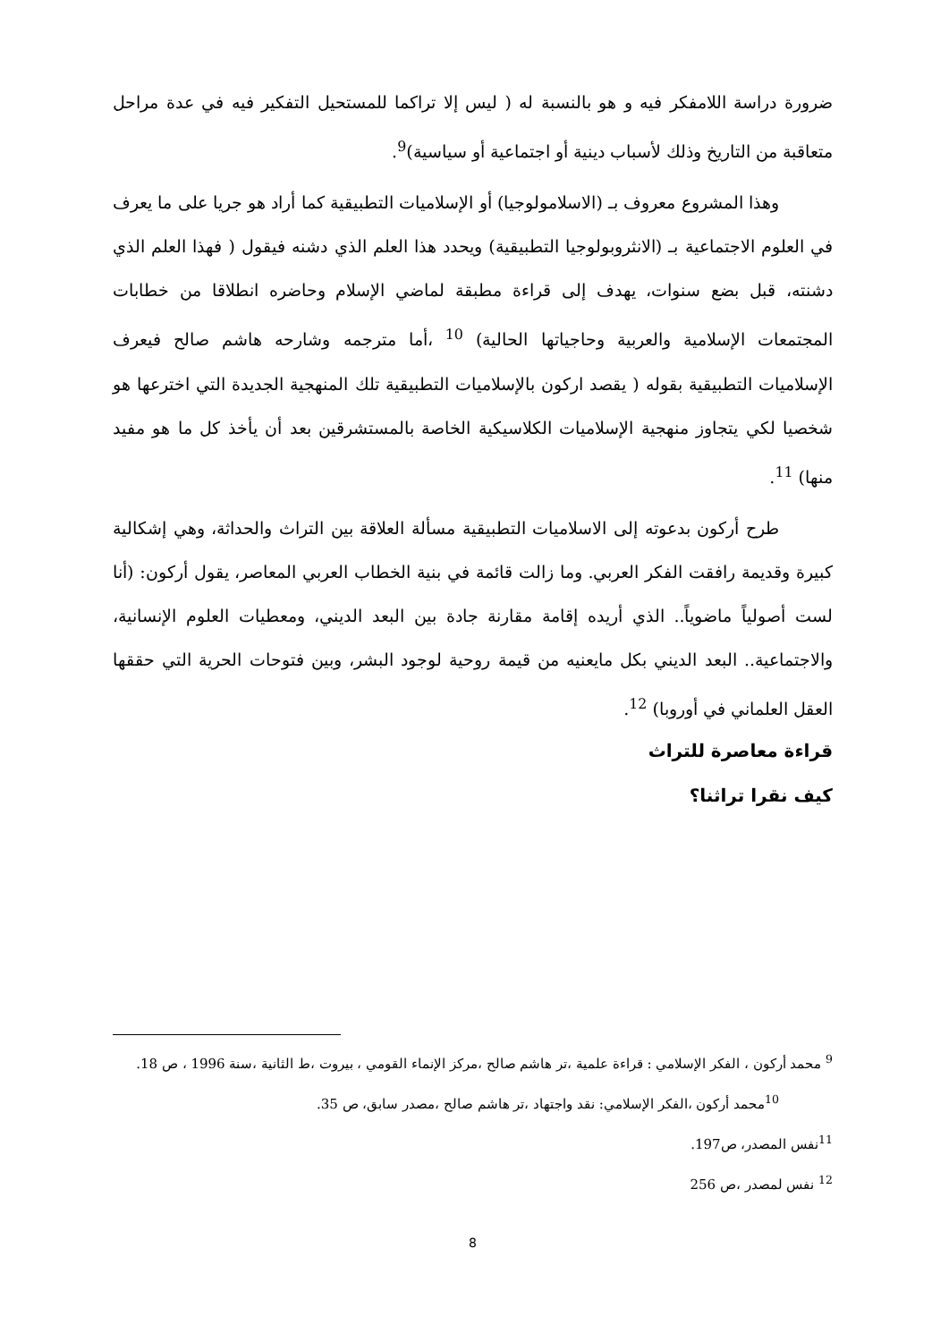ضرورة دراسة اللامفكر فيه و هو بالنسبة له ( ليس إلا تراكما للمستحيل التفكير فيه في عدة مراحل متعاقبة من التاريخ وذلك لأسباب دينية أو اجتماعية أو سياسية)<sup>9</sup>.
وهذا المشروع معروف بـ (الاسلامولوجيا) أو الإسلاميات التطبيقية كما أراد هو جريا على ما يعرف في العلوم الاجتماعية بـ (الانثروبولوجيا التطبيقية) ويحدد هذا العلم الذي دشنه فيقول ( فهذا العلم الذي دشنته، قبل بضع سنوات، يهدف إلى قراءة مطبقة لماضي الإسلام وحاضره انطلاقا من خطابات المجتمعات الإسلامية والعربية وحاجياتها الحالية) <sup>10</sup> ،أما مترجمه وشارحه هاشم صالح فيعرف الإسلاميات التطبيقية بقوله ( يقصد اركون بالإسلاميات التطبيقية تلك المنهجية الجديدة التي اخترعها هو شخصيا لكي يتجاوز منهجية الإسلاميات الكلاسيكية الخاصة بالمستشرقين بعد أن يأخذ كل ما هو مفيد منها) <sup>11</sup>.
طرح أركون بدعوته إلى الاسلاميات التطبيقية مسألة العلاقة بين التراث والحداثة، وهي إشكالية كبيرة وقديمة رافقت الفكر العربي. وما زالت قائمة في بنية الخطاب العربي المعاصر، يقول أركون: (أنا لست أصولياً ماضوياً.. الذي أريده إقامة مقارنة جادة بين البعد الديني، ومعطيات العلوم الإنسانية، والاجتماعية.. البعد الديني بكل مايعنيه من قيمة روحية لوجود البشر، وبين فتوحات الحرية التي حققها العقل العلماني في أوروبا) <sup>12</sup>.
قراءة معاصرة للتراث
كيف نقرا تراثنا؟
<sup>9</sup> محمد أركون ، الفكر الإسلامي : قراءة علمية ،تر هاشم صالح ،مركز الإنماء القومي ، بيروت ،ط الثانية ،سنة 1996 ، ص 18.
<sup>10</sup> محمد أركون ،الفكر الإسلامي: نقد واجتهاد ،تر هاشم صالح ،مصدر سابق، ص 35.
<sup>11</sup> نفس المصدر، ص197.
<sup>12</sup> نفس لمصدر ،ص 256
8